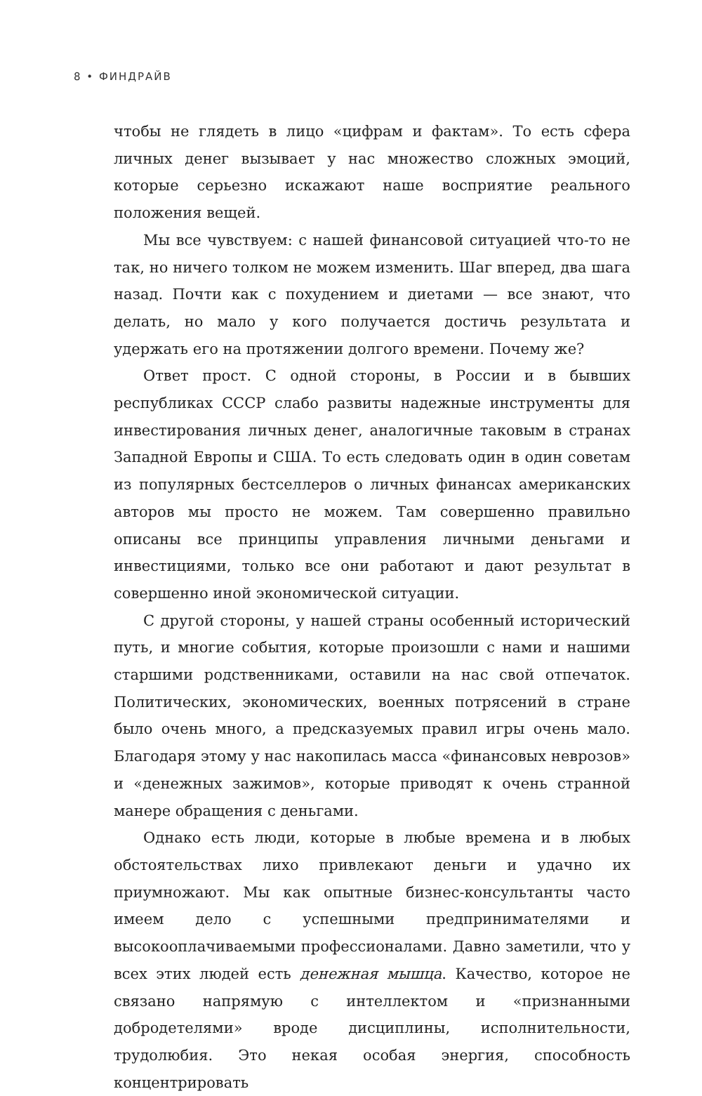8 • ФИНДРАЙВ
чтобы не глядеть в лицо «цифрам и фактам». То есть сфера личных денег вызывает у нас множество сложных эмоций, которые серьезно искажают наше восприятие реального положения вещей.
Мы все чувствуем: с нашей финансовой ситуацией что-то не так, но ничего толком не можем изменить. Шаг вперед, два шага назад. Почти как с похудением и диетами — все знают, что делать, но мало у кого получается достичь результата и удержать его на протяжении долгого времени. Почему же?
Ответ прост. С одной стороны, в России и в бывших республиках СССР слабо развиты надежные инструменты для инвестирования личных денег, аналогичные таковым в странах Западной Европы и США. То есть следовать один в один советам из популярных бестселлеров о личных финансах американских авторов мы просто не можем. Там совершенно правильно описаны все принципы управления личными деньгами и инвестициями, только все они работают и дают результат в совершенно иной экономической ситуации.
С другой стороны, у нашей страны особенный исторический путь, и многие события, которые произошли с нами и нашими старшими родственниками, оставили на нас свой отпечаток. Политических, экономических, военных потрясений в стране было очень много, а предсказуемых правил игры очень мало. Благодаря этому у нас накопилась масса «финансовых неврозов» и «денежных зажимов», которые приводят к очень странной манере обращения с деньгами.
Однако есть люди, которые в любые времена и в любых обстоятельствах лихо привлекают деньги и удачно их приумножают. Мы как опытные бизнес-консультанты часто имеем дело с успешными предпринимателями и высокооплачиваемыми профессионалами. Давно заметили, что у всех этих людей есть денежная мышца. Качество, которое не связано напрямую с интеллектом и «признанными добродетелями» вроде дисциплины, исполнительности, трудолюбия. Это некая особая энергия, способность концентрировать